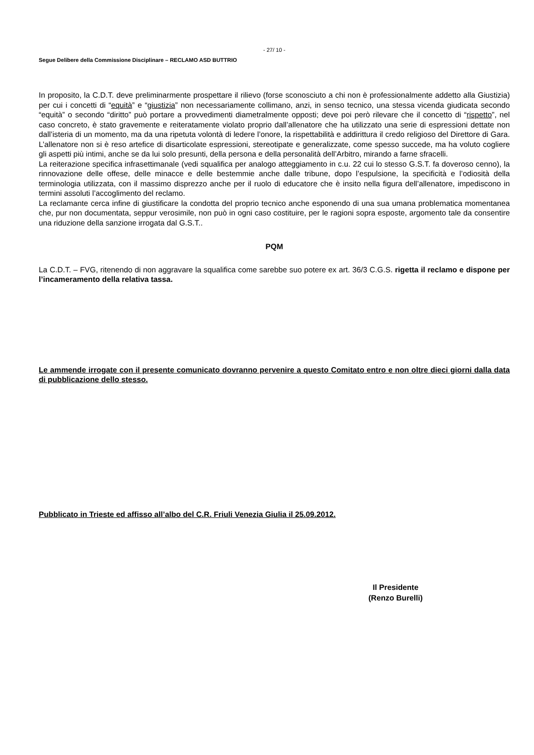- 27/ 10 -
Segue Delibere della Commissione Disciplinare – RECLAMO ASD BUTTRIO
In proposito, la C.D.T. deve preliminarmente prospettare il rilievo (forse sconosciuto a chi non è professionalmente addetto alla Giustizia) per cui i concetti di “equità” e “giustizia” non necessariamente collimano, anzi, in senso tecnico, una stessa vicenda giudicata secondo “equità” o secondo “diritto” può portare a provvedimenti diametralmente opposti; deve poi però rilevare che il concetto di “rispetto”, nel caso concreto, è stato gravemente e reiteratamente violato proprio dall’allenatore che ha utilizzato una serie di espressioni dettate non dall’isteria di un momento, ma da una ripetuta volontà di ledere l’onore, la rispettabilità e addirittura il credo religioso del Direttore di Gara. L’allenatore non si è reso artefice di disarticolate espressioni, stereotipate e generalizzate, come spesso succede, ma ha voluto cogliere gli aspetti più intimi, anche se da lui solo presunti, della persona e della personalità dell’Arbitro, mirando a farne sfracelli.
La reiterazione specifica infrasettimanale (vedi squalifica per analogo atteggiamento in c.u. 22 cui lo stesso G.S.T. fa doveroso cenno), la rinnovazione delle offese, delle minacce e delle bestemmie anche dalle tribune, dopo l’espulsione, la specificità e l’odiosità della terminologia utilizzata, con il massimo disprezzo anche per il ruolo di educatore che è insito nella figura dell’allenatore, impediscono in termini assoluti l’accoglimento del reclamo.
La reclamante cerca infine di giustificare la condotta del proprio tecnico anche esponendo di una sua umana problematica momentanea che, pur non documentata, seppur verosimile, non può in ogni caso costituire, per le ragioni sopra esposte, argomento tale da consentire una riduzione della sanzione irrogata dal G.S.T..
PQM
La C.D.T. – FVG, ritenendo di non aggravare la squalifica come sarebbe suo potere ex art. 36/3 C.G.S. rigetta il reclamo e dispone per l’incameramento della relativa tassa.
Le ammende irrogate con il presente comunicato dovranno pervenire a questo Comitato entro e non oltre dieci giorni dalla data di pubblicazione dello stesso.
Pubblicato in Trieste ed affisso all’albo del C.R. Friuli Venezia Giulia il 25.09.2012.
Il Presidente
(Renzo Burelli)